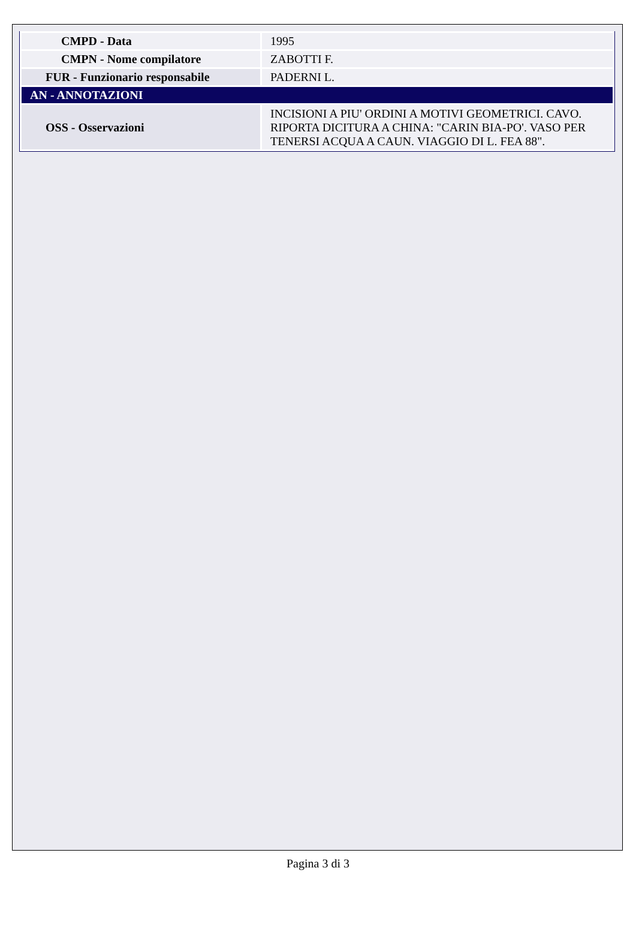| CMPD - Data | 1995 |
| CMPN - Nome compilatore | ZABOTTI F. |
| FUR - Funzionario responsabile | PADERNI L. |
| AN - ANNOTAZIONI | |
| OSS - Osservazioni | INCISIONI A PIU' ORDINI A MOTIVI GEOMETRICI. CAVO. RIPORTA DICITURA A CHINA: "CARIN BIA-PO'. VASO PER TENERSI ACQUA A CAUN. VIAGGIO DI L. FEA 88". |
Pagina 3 di 3